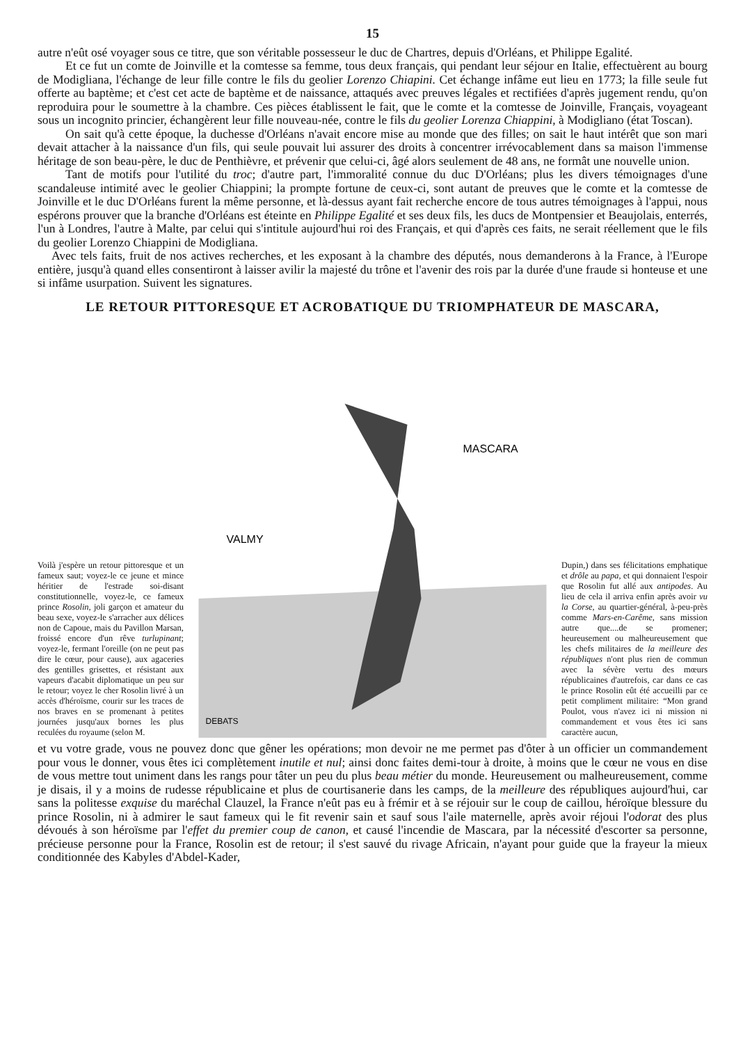15
autre n'eût osé voyager sous ce titre, que son véritable possesseur le duc de Chartres, depuis d'Orléans, et Philippe Egalité.
Et ce fut un comte de Joinville et la comtesse sa femme, tous deux français, qui pendant leur séjour en Italie, effectuèrent au bourg de Modigliana, l'échange de leur fille contre le fils du geolier Lorenzo Chiapini. Cet échange infâme eut lieu en 1773; la fille seule fut offerte au baptème; et c'est cet acte de baptème et de naissance, attaqués avec preuves légales et rectifiées d'après jugement rendu, qu'on reproduira pour le soumettre à la chambre. Ces pièces établissent le fait, que le comte et la comtesse de Joinville, Français, voyageant sous un incognito princier, échangèrent leur fille nouveau-née, contre le fils du geolier Lorenza Chiappini, à Modigliano (état Toscan).
On sait qu'à cette époque, la duchesse d'Orléans n'avait encore mise au monde que des filles; on sait le haut intérêt que son mari devait attacher à la naissance d'un fils, qui seule pouvait lui assurer des droits à concentrer irrévocablement dans sa maison l'immense héritage de son beau-père, le duc de Penthièvre, et prévenir que celui-ci, âgé alors seulement de 48 ans, ne formât une nouvelle union.
Tant de motifs pour l'utilité du troc; d'autre part, l'immoralité connue du duc D'Orléans; plus les divers témoignages d'une scandaleuse intimité avec le geolier Chiappini; la prompte fortune de ceux-ci, sont autant de preuves que le comte et la comtesse de Joinville et le duc D'Orléans furent la même personne, et là-dessus ayant fait recherche encore de tous autres témoignages à l'appui, nous espérons prouver que la branche d'Orléans est éteinte en Philippe Egalité et ses deux fils, les ducs de Montpensier et Beaujolais, enterrés, l'un à Londres, l'autre à Malte, par celui qui s'intitule aujourd'hui roi des Français, et qui d'après ces faits, ne serait réellement que le fils du geolier Lorenzo Chiappini de Modigliana.
Avec tels faits, fruit de nos actives recherches, et les exposant à la chambre des députés, nous demanderons à la France, à l'Europe entière, jusqu'à quand elles consentiront à laisser avilir la majesté du trône et l'avenir des rois par la durée d'une fraude si honteuse et une si infâme usurpation. Suivent les signatures.
LE RETOUR PITTORESQUE ET ACROBATIQUE DU TRIOMPHATEUR DE MASCARA,
Voilà j'espère un retour pittoresque et un fameux saut; voyez-le ce jeune et mince héritier de l'estrade soi-disant constitutionnelle, voyez-le, ce fameux prince Rosolin, joli garçon et amateur du beau sexe, voyez-le s'arracher aux délices non de Capoue, mais du Pavillon Marsan, froissé encore d'un rêve turlupinant; voyez-le, fermant l'oreille (on ne peut pas dire le cœur, pour cause), aux agaceries des gentilles grisettes, et résistant aux vapeurs d'acabit diplomatique un peu sur le retour; voyez le cher Rosolin livré à un accès d'héroïsme, courir sur les traces de nos braves en se promenant à petites journées jusqu'aux bornes les plus reculées du royaume (selon M.
VALMY
MASCARA
DEBATS
Dupin,) dans ses félicitations emphatique et drôle au papa, et qui donnaient l'espoir que Rosolin fut allé aux antipodes. Au lieu de cela il arriva enfin après avoir vu la Corse, au quartier-général, à-peu-près comme Mars-en-Carême, sans mission autre que....de se promener; heureusement ou malheureusement que les chefs militaires de la meilleure des républiques n'ont plus rien de commun avec la sévère vertu des mœurs républicaines d'autrefois, car dans ce cas le prince Rosolin eût été accueilli par ce petit compliment militaire: “Mon grand Poulot, vous n'avez ici ni mission ni commandement et vous êtes ici sans caractère aucun,
et vu votre grade, vous ne pouvez donc que gêner les opérations; mon devoir ne me permet pas d'ôter à un officier un commandement pour vous le donner, vous êtes ici complètement inutile et nul; ainsi donc faites demi-tour à droite, à moins que le cœur ne vous en dise de vous mettre tout uniment dans les rangs pour tâter un peu du plus beau métier du monde. Heureusement ou malheureusement, comme je disais, il y a moins de rudesse républicaine et plus de courtisanerie dans les camps, de la meilleure des républiques aujourd'hui, car sans la politesse exquise du maréchal Clauzel, la France n'eût pas eu à frémir et à se réjouir sur le coup de caillou, héroïque blessure du prince Rosolin, ni à admirer le saut fameux qui le fit revenir sain et sauf sous l'aile maternelle, après avoir réjoui l'odorat des plus dévoués à son héroïsme par l'effet du premier coup de canon, et causé l'incendie de Mascara, par la nécessité d'escorter sa personne, précieuse personne pour la France, Rosolin est de retour; il s'est sauvé du rivage Africain, n'ayant pour guide que la frayeur la mieux conditionnée des Kabyles d'Abdel-Kader,